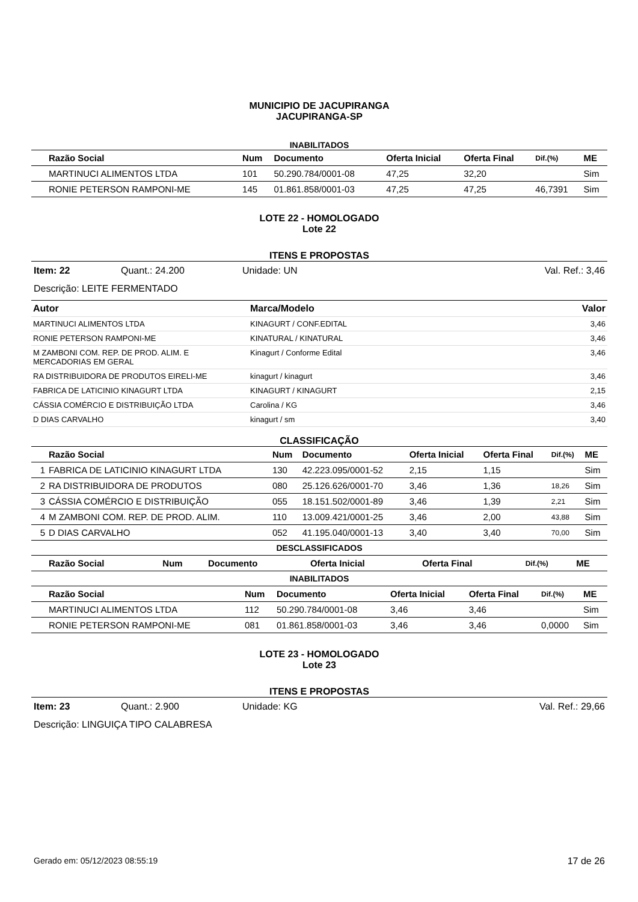MUNICIPIO DE JACUPIRANGA
JACUPIRANGA-SP
INABILITADOS
| | Razão Social | Num | Documento | Oferta Inicial | Oferta Final | Dif.(%) | ME |
| --- | --- | --- | --- | --- | --- | --- | --- |
| | MARTINUCI ALIMENTOS LTDA | 101 | 50.290.784/0001-08 | 47,25 | 32,20 | | Sim |
| | RONIE PETERSON RAMPONI-ME | 145 | 01.861.858/0001-03 | 47,25 | 47,25 | 46,7391 | Sim |
LOTE 22 - HOMOLOGADO
Lote 22
ITENS E PROPOSTAS
Item: 22 Quant.: 24.200 Unidade: UN Val. Ref.: 3,46
Descrição: LEITE FERMENTADO
| Autor | Marca/Modelo | Valor |
| --- | --- | --- |
| MARTINUCI ALIMENTOS LTDA | KINAGURT / CONF.EDITAL | 3,46 |
| RONIE PETERSON RAMPONI-ME | KINATURAL / KINATURAL | 3,46 |
| M ZAMBONI COM. REP. DE PROD. ALIM. E MERCADORIAS EM GERAL | Kinagurt / Conforme Edital | 3,46 |
| RA DISTRIBUIDORA DE PRODUTOS EIRELI-ME | kinagurt / kinagurt | 3,46 |
| FABRICA DE LATICINIO KINAGURT LTDA | KINAGURT / KINAGURT | 2,15 |
| CÁSSIA COMÉRCIO E DISTRIBUIÇÃO LTDA | Carolina / KG | 3,46 |
| D DIAS CARVALHO | kinagurt / sm | 3,40 |
CLASSIFICAÇÃO
| | Razão Social | Num | Documento | Oferta Inicial | Oferta Final | Dif.(%) | ME |
| --- | --- | --- | --- | --- | --- | --- | --- |
| 1 | FABRICA DE LATICINIO KINAGURT LTDA | 130 | 42.223.095/0001-52 | 2,15 | 1,15 | | Sim |
| 2 | RA DISTRIBUIDORA DE PRODUTOS | 080 | 25.126.626/0001-70 | 3,46 | 1,36 | 18,26 | Sim |
| 3 | CÁSSIA COMÉRCIO E DISTRIBUIÇÃO | 055 | 18.151.502/0001-89 | 3,46 | 1,39 | 2,21 | Sim |
| 4 | M ZAMBONI COM. REP. DE PROD. ALIM. | 110 | 13.009.421/0001-25 | 3,46 | 2,00 | 43,88 | Sim |
| 5 | D DIAS CARVALHO | 052 | 41.195.040/0001-13 | 3,40 | 3,40 | 70,00 | Sim |
DESCLASSIFICADOS
| | Razão Social | Num | Documento | Oferta Inicial | Oferta Final | Dif.(%) | ME |
| --- | --- | --- | --- | --- | --- | --- | --- |
INABILITADOS
| | Razão Social | Num | Documento | Oferta Inicial | Oferta Final | Dif.(%) | ME |
| --- | --- | --- | --- | --- | --- | --- | --- |
| | MARTINUCI ALIMENTOS LTDA | 112 | 50.290.784/0001-08 | 3,46 | 3,46 | | Sim |
| | RONIE PETERSON RAMPONI-ME | 081 | 01.861.858/0001-03 | 3,46 | 3,46 | 0,0000 | Sim |
LOTE 23 - HOMOLOGADO
Lote 23
ITENS E PROPOSTAS
Item: 23 Quant.: 2.900 Unidade: KG Val. Ref.: 29,66
Descrição: LINGUIÇA TIPO CALABRESA
Gerado em: 05/12/2023 08:55:19 17 de 26